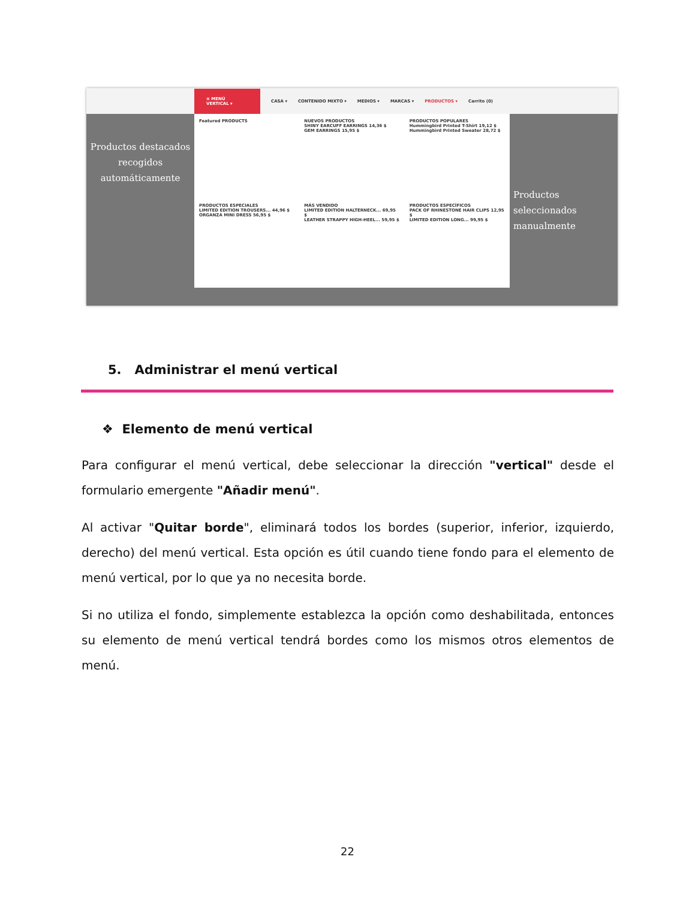≡ MENÚ VERTICAL ▾ CASA ▾ CONTENIDO MIXTO ▾ MEDIOS ▾ MARCAS ▾ PRODUCTOS ▾ Carrito (0)
Featured PRODUCTS
NUEVOS PRODUCTOS
SHINY EARCUFF EARRINGS 14,36 $
GEM EARRINGS 15,95 $
PRODUCTOS POPULARES
Hummingbird Printed T-Shirt 19,12 $
Hummingbird Printed Sweater 28,72 $
PRODUCTOS ESPECIALES
LIMITED EDITION TROUSERS... 44,96 $
ORGANZA MINI DRESS 56,95 $
MÁS VENDIDO
LIMITED EDITION HALTERNECK... 69,95 $
LEATHER STRAPPY HIGH-HEEL... 59,95 $
PRODUCTOS ESPECÍFICOS
PACK OF RHINESTONE HAIR CLIPS 12,95 $
LIMITED EDITION LONG... 99,95 $
Productos destacados recogidos automáticamente
Productos seleccionados manualmente
5. Administrar el menú vertical
❖ Elemento de menú vertical
Para configurar el menú vertical, debe seleccionar la dirección "vertical" desde el formulario emergente "Añadir menú".
Al activar "Quitar borde", eliminará todos los bordes (superior, inferior, izquierdo, derecho) del menú vertical. Esta opción es útil cuando tiene fondo para el elemento de menú vertical, por lo que ya no necesita borde.
Si no utiliza el fondo, simplemente establezca la opción como deshabilitada, entonces su elemento de menú vertical tendrá bordes como los mismos otros elementos de menú.
22